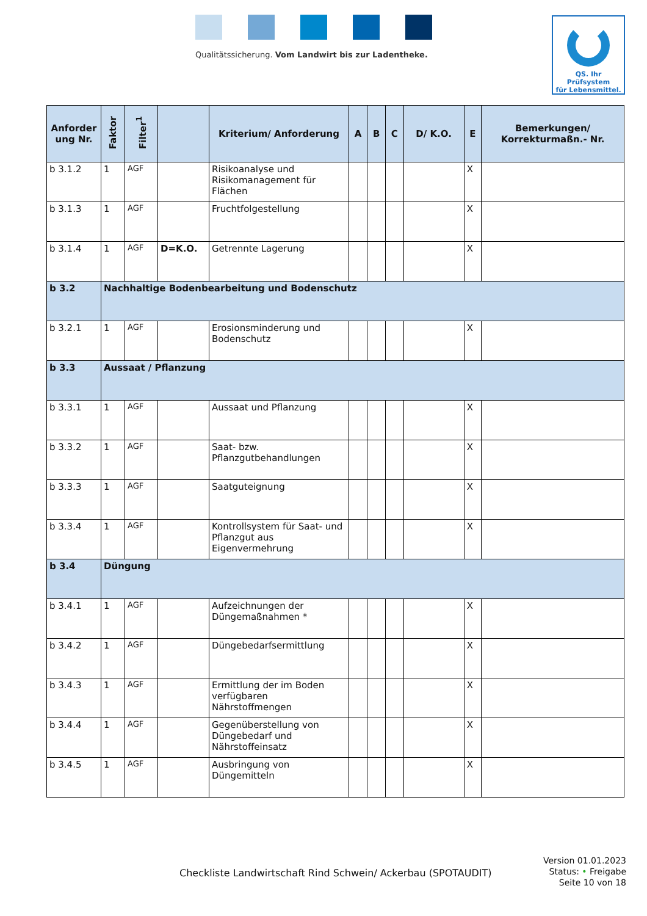Qualitätssicherung. Vom Landwirt bis zur Ladentheke.
QS. Ihr Prüfsystem
für Lebensmittel.
| Anforder ung Nr. | Faktor | Filter<sup>1</sup> | | Kriterium/ Anforderung | A | B | C | D/ K.O. | E | Bemerkungen/ Korrekturmaßn.- Nr. |
| --- | --- | --- | --- | --- | --- | --- | --- | --- | --- | --- |
| b 3.1.2 | 1 | AGF | | Risikoanalyse und Risikomanagement für Flächen | | | | | X | |
| b 3.1.3 | 1 | AGF | | Fruchtfolgestellung | | | | | X | |
| b 3.1.4 | 1 | AGF | D=K.O. | Getrennte Lagerung | | | | | X | |
| b 3.2 | Nachhaltige Bodenbearbeitung und Bodenschutz | | | | | | | | | |
| b 3.2.1 | 1 | AGF | | Erosionsminderung und Bodenschutz | | | | | X | |
| b 3.3 | Aussaat / Pflanzung | | | | | | | | | |
| b 3.3.1 | 1 | AGF | | Aussaat und Pflanzung | | | | | X | |
| b 3.3.2 | 1 | AGF | | Saat- bzw. Pflanzgutbehandlungen | | | | | X | |
| b 3.3.3 | 1 | AGF | | Saatguteignung | | | | | X | |
| b 3.3.4 | 1 | AGF | | Kontrollsystem für Saat- und Pflanzgut aus Eigenvermehrung | | | | | X | |
| b 3.4 | Düngung | | | | | | | | | |
| b 3.4.1 | 1 | AGF | | Aufzeichnungen der Düngemaßnahmen * | | | | | X | |
| b 3.4.2 | 1 | AGF | | Düngebedarfsermittlung | | | | | X | |
| b 3.4.3 | 1 | AGF | | Ermittlung der im Boden verfügbaren Nährstoffmengen | | | | | X | |
| b 3.4.4 | 1 | AGF | | Gegenüberstellung von Düngebedarf und Nährstoffeinsatz | | | | | X | |
| b 3.4.5 | 1 | AGF | | Ausbringung von Düngemitteln | | | | | X | |
Version 01.01.2023
Status: • Freigabe
Seite 10 von 18
Checkliste Landwirtschaft Rind Schwein/ Ackerbau (SPOTAUDIT)